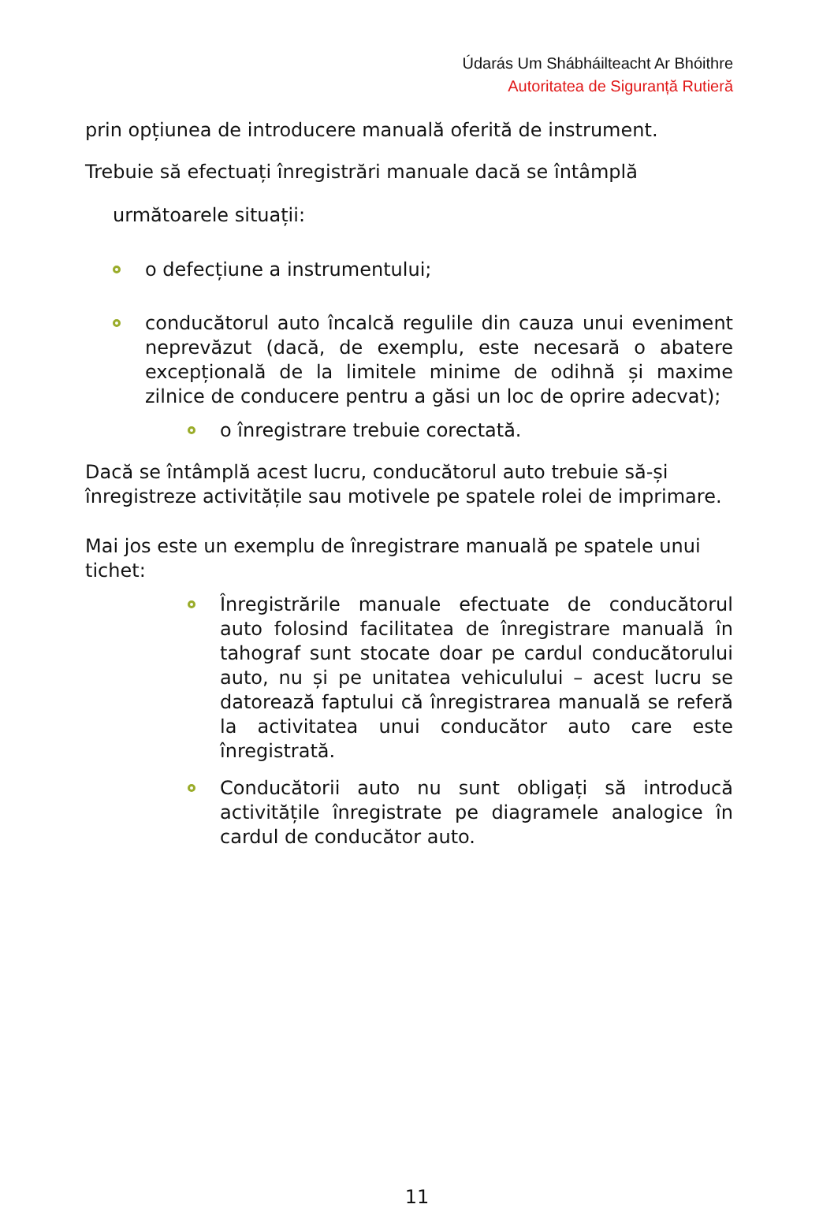Údarás Um Shábháilteacht Ar Bhóithre
Autoritatea de Siguranță Rutieră
prin opțiunea de introducere manuală oferită de instrument.
Trebuie să efectuați înregistrări manuale dacă se întâmplă
următoarele situații:
o defecțiune a instrumentului;
conducătorul auto încalcă regulile din cauza unui eveniment neprevăzut (dacă, de exemplu, este necesară o abatere excepțională de la limitele minime de odihnă și maxime zilnice de conducere pentru a găsi un loc de oprire adecvat);
o înregistrare trebuie corectată.
Dacă se întâmplă acest lucru, conducătorul auto trebuie să-și înregistreze activitățile sau motivele pe spatele rolei de imprimare.
Mai jos este un exemplu de înregistrare manuală pe spatele unui tichet:
Înregistrările manuale efectuate de conducătorul auto folosind facilitatea de înregistrare manuală în tahograf sunt stocate doar pe cardul conducătorului auto, nu și pe unitatea vehiculului – acest lucru se datorează faptului că înregistrarea manuală se referă la activitatea unui conducător auto care este înregistrată.
Conducătorii auto nu sunt obligați să introducă activitățile înregistrate pe diagramele analogice în cardul de conducător auto.
11